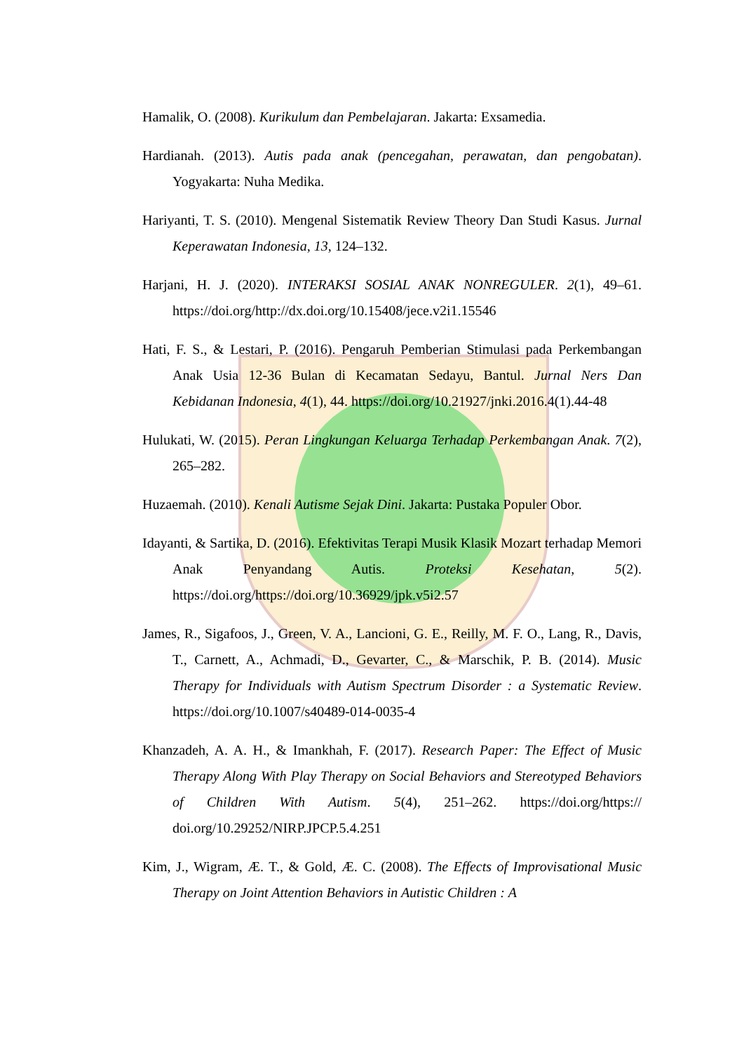Hamalik, O. (2008). Kurikulum dan Pembelajaran. Jakarta: Exsamedia.
Hardianah. (2013). Autis pada anak (pencegahan, perawatan, dan pengobatan). Yogyakarta: Nuha Medika.
Hariyanti, T. S. (2010). Mengenal Sistematik Review Theory Dan Studi Kasus. Jurnal Keperawatan Indonesia, 13, 124–132.
Harjani, H. J. (2020). INTERAKSI SOSIAL ANAK NONREGULER. 2(1), 49–61. https://doi.org/http://dx.doi.org/10.15408/jece.v2i1.15546
Hati, F. S., & Lestari, P. (2016). Pengaruh Pemberian Stimulasi pada Perkembangan Anak Usia 12-36 Bulan di Kecamatan Sedayu, Bantul. Jurnal Ners Dan Kebidanan Indonesia, 4(1), 44. https://doi.org/10.21927/jnki.2016.4(1).44-48
Hulukati, W. (2015). Peran Lingkungan Keluarga Terhadap Perkembangan Anak. 7(2), 265–282.
Huzaemah. (2010). Kenali Autisme Sejak Dini. Jakarta: Pustaka Populer Obor.
Idayanti, & Sartika, D. (2016). Efektivitas Terapi Musik Klasik Mozart terhadap Memori Anak Penyandang Autis. Proteksi Kesehatan, 5(2). https://doi.org/https://doi.org/10.36929/jpk.v5i2.57
James, R., Sigafoos, J., Green, V. A., Lancioni, G. E., Reilly, M. F. O., Lang, R., Davis, T., Carnett, A., Achmadi, D., Gevarter, C., & Marschik, P. B. (2014). Music Therapy for Individuals with Autism Spectrum Disorder : a Systematic Review. https://doi.org/10.1007/s40489-014-0035-4
Khanzadeh, A. A. H., & Imankhah, F. (2017). Research Paper: The Effect of Music Therapy Along With Play Therapy on Social Behaviors and Stereotyped Behaviors of Children With Autism. 5(4), 251–262. https://doi.org/https:// doi.org/10.29252/NIRP.JPCP.5.4.251
Kim, J., Wigram, Æ. T., & Gold, Æ. C. (2008). The Effects of Improvisational Music Therapy on Joint Attention Behaviors in Autistic Children : A